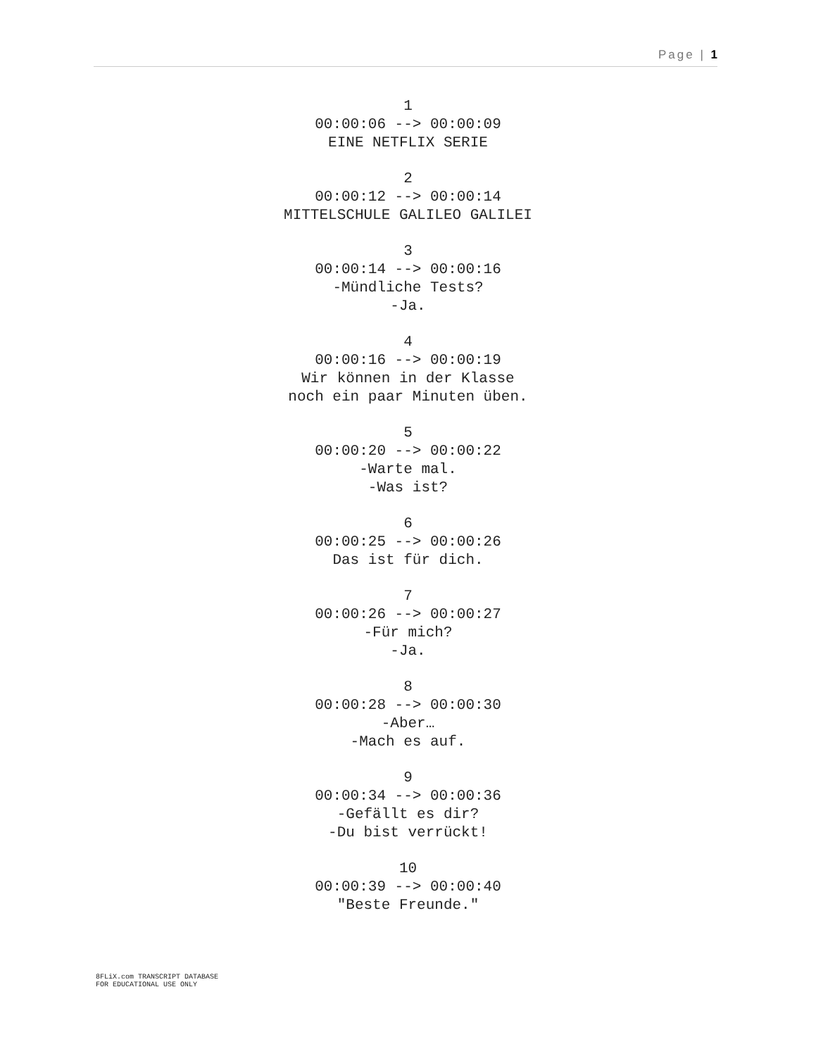Page | 1
1
00:00:06 --> 00:00:09
EINE NETFLIX SERIE
2
00:00:12 --> 00:00:14
MITTELSCHULE GALILEO GALILEI
3
00:00:14 --> 00:00:16
-Mündliche Tests?
-Ja.
4
00:00:16 --> 00:00:19
Wir können in der Klasse
noch ein paar Minuten üben.
5
00:00:20 --> 00:00:22
-Warte mal.
-Was ist?
6
00:00:25 --> 00:00:26
Das ist für dich.
7
00:00:26 --> 00:00:27
-Für mich?
-Ja.
8
00:00:28 --> 00:00:30
-Aber…
-Mach es auf.
9
00:00:34 --> 00:00:36
-Gefällt es dir?
-Du bist verrückt!
10
00:00:39 --> 00:00:40
"Beste Freunde."
8FLiX.com TRANSCRIPT DATABASE
FOR EDUCATIONAL USE ONLY